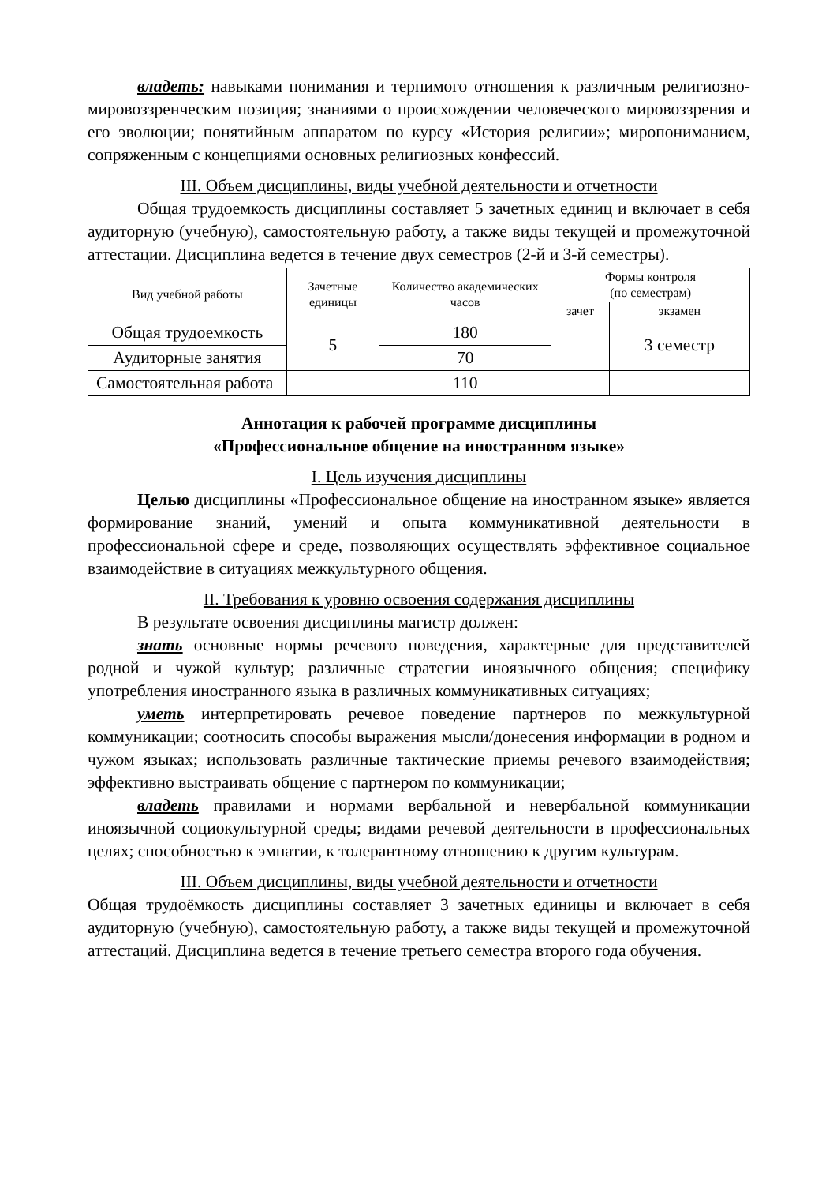владеть: навыками понимания и терпимого отношения к различным религиозно-мировоззренческим позиция; знаниями о происхождении человеческого мировоззрения и его эволюции; понятийным аппаратом по курсу «История религии»; миропониманием, сопряженным с концепциями основных религиозных конфессий.
III. Объем дисциплины, виды учебной деятельности и отчетности
Общая трудоемкость дисциплины составляет 5 зачетных единиц и включает в себя аудиторную (учебную), самостоятельную работу, а также виды текущей и промежуточной аттестации. Дисциплина ведется в течение двух семестров (2-й и 3-й семестры).
| Вид учебной работы | Зачетные единицы | Количество академических часов | Формы контроля (по семестрам) | |
| --- | --- | --- | --- | --- |
| | | | зачет | экзамен |
| Общая трудоемкость | 5 | 180 | | 3 семестр |
| Аудиторные занятия | | 70 | | |
| Самостоятельная работа | | 110 | | |
Аннотация к рабочей программе дисциплины
«Профессиональное общение на иностранном языке»
I. Цель изучения дисциплины
Целью дисциплины «Профессиональное общение на иностранном языке» является формирование знаний, умений и опыта коммуникативной деятельности в профессиональной сфере и среде, позволяющих осуществлять эффективное социальное взаимодействие в ситуациях межкультурного общения.
II. Требования к уровню освоения содержания дисциплины
В результате освоения дисциплины магистр должен:
знать основные нормы речевого поведения, характерные для представителей родной и чужой культур; различные стратегии иноязычного общения; специфику употребления иностранного языка в различных коммуникативных ситуациях;
уметь интерпретировать речевое поведение партнеров по межкультурной коммуникации; соотносить способы выражения мысли/донесения информации в родном и чужом языках; использовать различные тактические приемы речевого взаимодействия; эффективно выстраивать общение с партнером по коммуникации;
владеть правилами и нормами вербальной и невербальной коммуникации иноязычной социокультурной среды; видами речевой деятельности в профессиональных целях; способностью к эмпатии, к толерантному отношению к другим культурам.
III. Объем дисциплины, виды учебной деятельности и отчетности
Общая трудоёмкость дисциплины составляет 3 зачетных единицы и включает в себя аудиторную (учебную), самостоятельную работу, а также виды текущей и промежуточной аттестаций. Дисциплина ведется в течение третьего семестра второго года обучения.